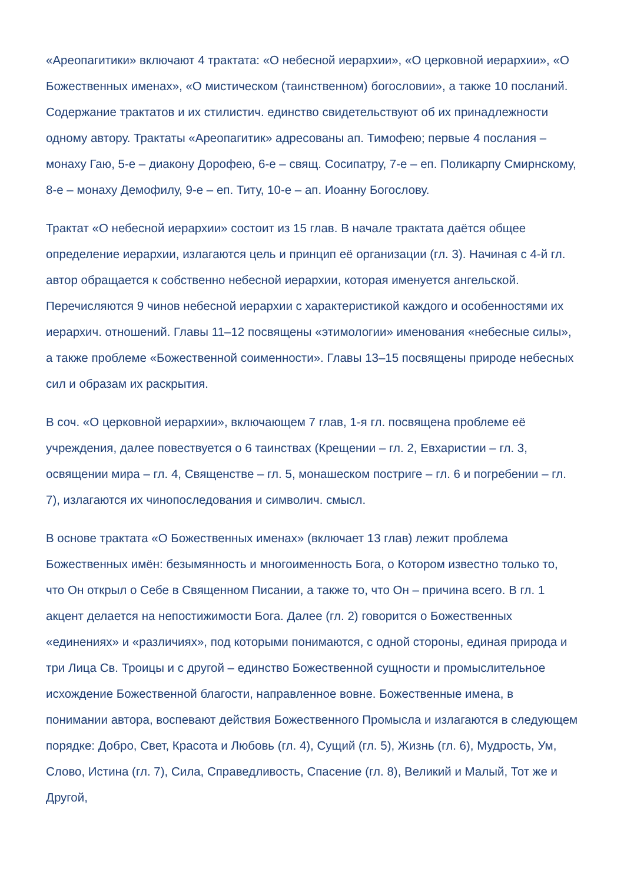«Ареопагитики» включают 4 трактата: «О небесной иерархии», «О церковной иерархии», «О Божественных именах», «О мистическом (таинственном) богословии», а также 10 посланий. Содержание трактатов и их стилистич. единство свидетельствуют об их принадлежности одному автору. Трактаты «Ареопагитик» адресованы ап. Тимофею; первые 4 послания – монаху Гаю, 5-е – диакону Дорофею, 6-е – свящ. Сосипатру, 7-е – еп. Поликарпу Смирнскому, 8-е – монаху Демофилу, 9-е – еп. Титу, 10-е – ап. Иоанну Богослову.
Трактат «О небесной иерархии» состоит из 15 глав. В начале трактата даётся общее определение иерархии, излагаются цель и принцип её организации (гл. 3). Начиная с 4-й гл. автор обращается к собственно небесной иерархии, которая именуется ангельской. Перечисляются 9 чинов небесной иерархии с характеристикой каждого и особенностями их иерархич. отношений. Главы 11–12 посвящены «этимологии» именования «небесные силы», а также проблеме «Божественной соименности». Главы 13–15 посвящены природе небесных сил и образам их раскрытия.
В соч. «О церковной иерархии», включающем 7 глав, 1-я гл. посвящена проблеме её учреждения, далее повествуется о 6 таинствах (Крещении – гл. 2, Евхаристии – гл. 3, освящении мира – гл. 4, Священстве – гл. 5, монашеском постриге – гл. 6 и погребении – гл. 7), излагаются их чинопоследования и символич. смысл.
В основе трактата «О Божественных именах» (включает 13 глав) лежит проблема Божественных имён: безымянность и многоименность Бога, о Котором известно только то, что Он открыл о Себе в Священном Писании, а также то, что Он – причина всего. В гл. 1 акцент делается на непостижимости Бога. Далее (гл. 2) говорится о Божественных «единениях» и «различиях», под которыми понимаются, с одной стороны, единая природа и три Лица Св. Троицы и с другой – единство Божественной сущности и промыслительное исхождение Божественной благости, направленное вовне. Божественные имена, в понимании автора, воспевают действия Божественного Промысла и излагаются в следующем порядке: Добро, Свет, Красота и Любовь (гл. 4), Сущий (гл. 5), Жизнь (гл. 6), Мудрость, Ум, Слово, Истина (гл. 7), Сила, Справедливость, Спасение (гл. 8), Великий и Малый, Тот же и Другой,